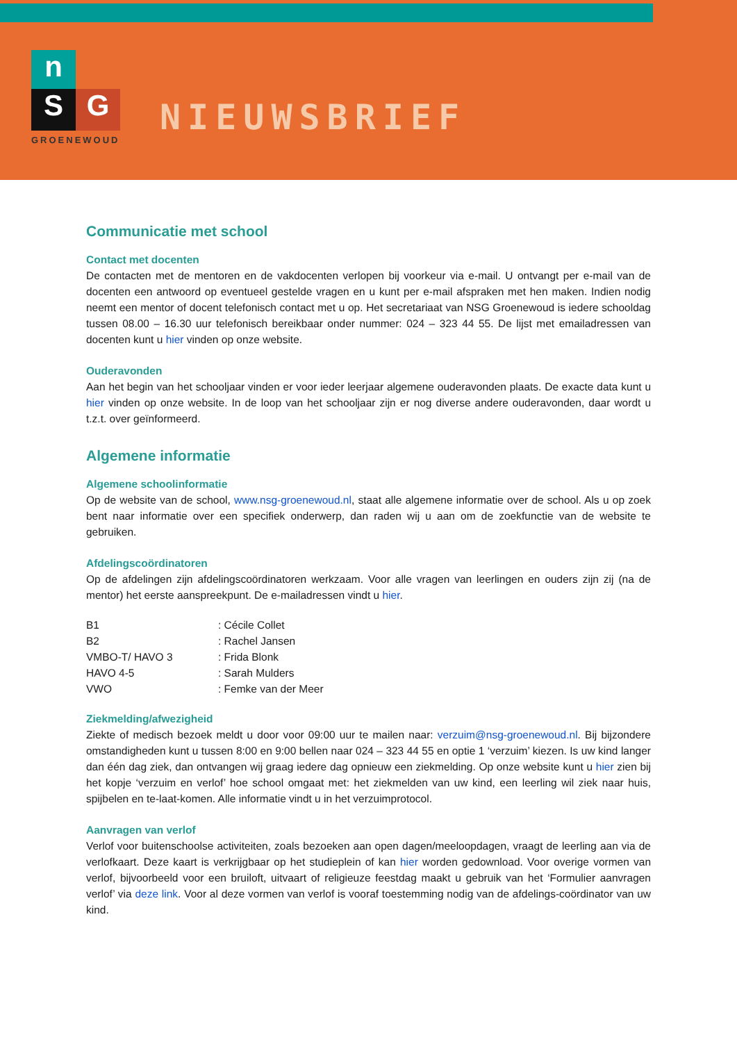n
S G
GROENEWOUD
NIEUWSBRIEF
Communicatie met school
Contact met docenten
De contacten met de mentoren en de vakdocenten verlopen bij voorkeur via e-mail. U ontvangt per e-mail van de docenten een antwoord op eventueel gestelde vragen en u kunt per e-mail afspraken met hen maken. Indien nodig neemt een mentor of docent telefonisch contact met u op. Het secretariaat van NSG Groenewoud is iedere schooldag tussen 08.00 – 16.30 uur telefonisch bereikbaar onder nummer: 024 – 323 44 55. De lijst met emailadressen van docenten kunt u hier vinden op onze website.
Ouderavonden
Aan het begin van het schooljaar vinden er voor ieder leerjaar algemene ouderavonden plaats. De exacte data kunt u hier vinden op onze website. In de loop van het schooljaar zijn er nog diverse andere ouderavonden, daar wordt u t.z.t. over geïnformeerd.
Algemene informatie
Algemene schoolinformatie
Op de website van de school, www.nsg-groenewoud.nl, staat alle algemene informatie over de school. Als u op zoek bent naar informatie over een specifiek onderwerp, dan raden wij u aan om de zoekfunctie van de website te gebruiken.
Afdelingscoördinatoren
Op de afdelingen zijn afdelingscoördinatoren werkzaam. Voor alle vragen van leerlingen en ouders zijn zij (na de mentor) het eerste aanspreekpunt. De e-mailadressen vindt u hier.
| B1 | : Cécile Collet |
| B2 | : Rachel Jansen |
| VMBO-T/ HAVO 3 | : Frida Blonk |
| HAVO 4-5 | : Sarah Mulders |
| VWO | : Femke van der Meer |
Ziekmelding/afwezigheid
Ziekte of medisch bezoek meldt u door voor 09:00 uur te mailen naar: verzuim@nsg-groenewoud.nl. Bij bijzondere omstandigheden kunt u tussen 8:00 en 9:00 bellen naar 024 – 323 44 55 en optie 1 ‘verzuim’ kiezen. Is uw kind langer dan één dag ziek, dan ontvangen wij graag iedere dag opnieuw een ziekmelding. Op onze website kunt u hier zien bij het kopje ‘verzuim en verlof’ hoe school omgaat met: het ziekmelden van uw kind, een leerling wil ziek naar huis, spijbelen en te-laat-komen. Alle informatie vindt u in het verzuimprotocol.
Aanvragen van verlof
Verlof voor buitenschoolse activiteiten, zoals bezoeken aan open dagen/meeloopdagen, vraagt de leerling aan via de verlofkaart. Deze kaart is verkrijgbaar op het studieplein of kan hier worden gedownload. Voor overige vormen van verlof, bijvoorbeeld voor een bruiloft, uitvaart of religieuze feestdag maakt u gebruik van het ‘Formulier aanvragen verlof’ via deze link. Voor al deze vormen van verlof is vooraf toestemming nodig van de afdelings-coördinator van uw kind.